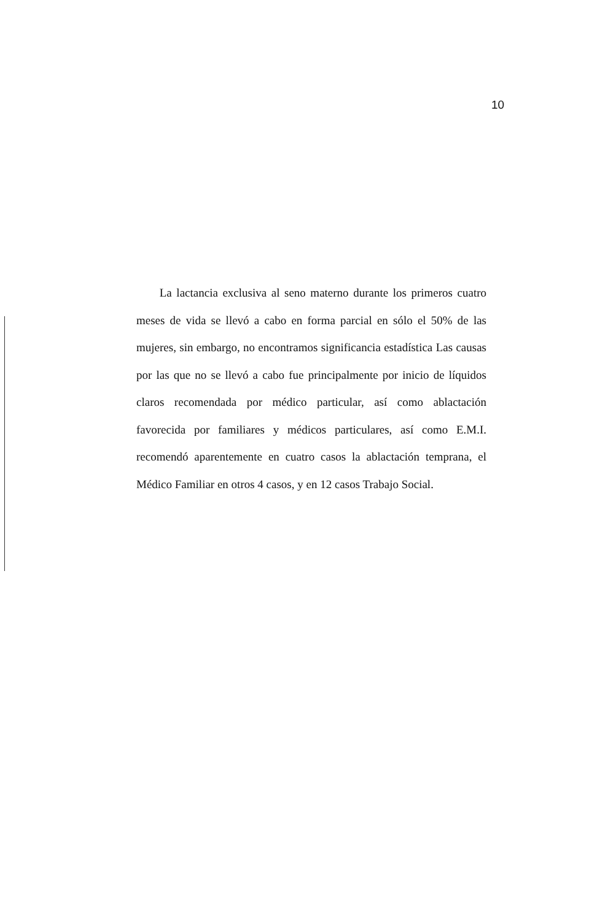10
La lactancia exclusiva al seno materno durante los primeros cuatro meses de vida se llevó a cabo en forma parcial en sólo el 50% de las mujeres, sin embargo, no encontramos significancia estadística Las causas por las que no se llevó a cabo fue principalmente por inicio de líquidos claros recomendada por médico particular, así como ablactación favorecida por familiares y médicos particulares, así como E.M.I. recomendó aparentemente en cuatro casos la ablactación temprana, el Médico Familiar en otros 4 casos, y en 12 casos Trabajo Social.